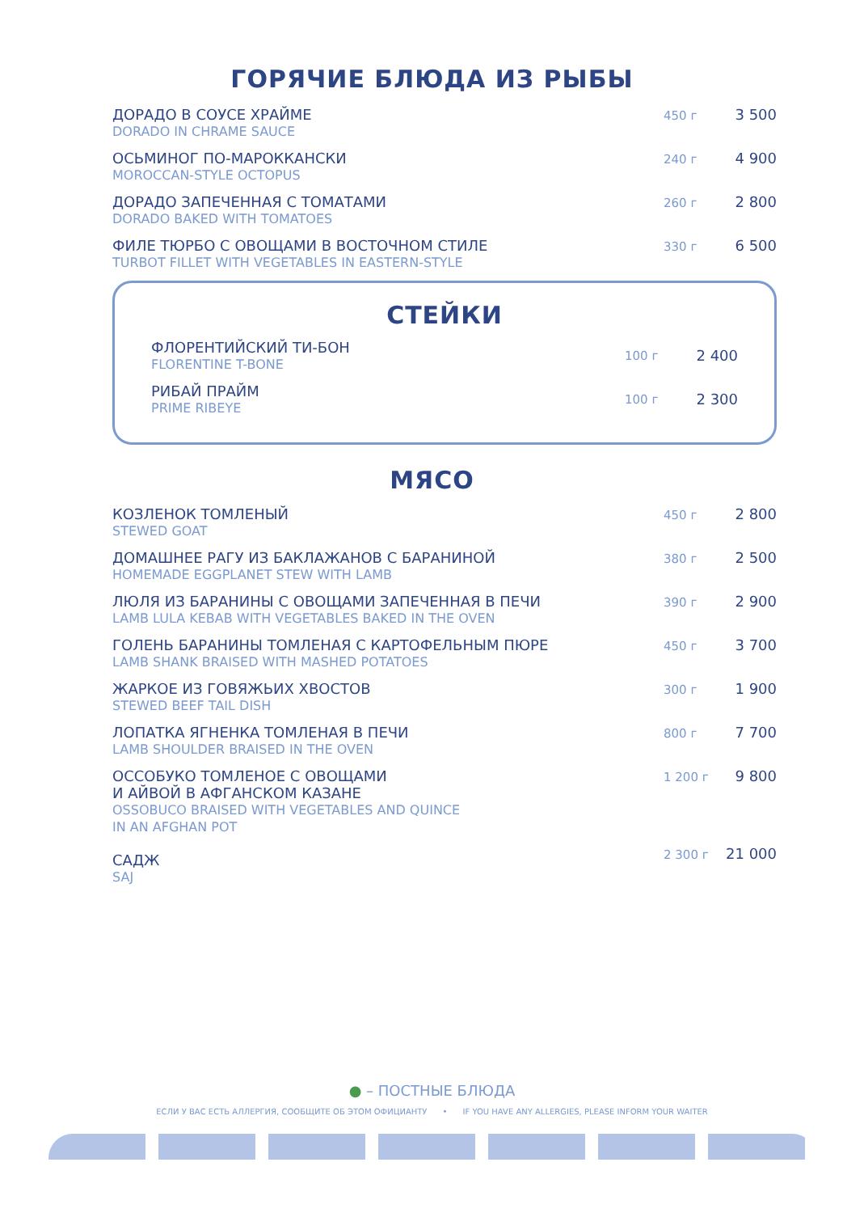ГОРЯЧИЕ БЛЮДА ИЗ РЫБЫ
ДОРАДО В СОУСЕ ХРАЙМЕ
DORADO IN CHRAME SAUCE
450 г
3 500
ОСЬМИНОГ ПО-МАРОККАНСКИ
MOROCCAN-STYLE OCTOPUS
240 г
4 900
ДОРАДО ЗАПЕЧЕННАЯ С ТОМАТАМИ
DORADO BAKED WITH TOMATOES
260 г
2 800
ФИЛЕ ТЮРБО С ОВОЩАМИ В ВОСТОЧНОМ СТИЛЕ
TURBOT FILLET WITH VEGETABLES IN EASTERN-STYLE
330 г
6 500
СТЕЙКИ
ФЛОРЕНТИЙСКИЙ ТИ-БОН
FLORENTINE T-BONE
100 г
2 400
РИБАЙ ПРАЙМ
PRIME RIBEYE
100 г
2 300
МЯСО
КОЗЛЕНОК ТОМЛЕНЫЙ
STEWED GOAT
450 г
2 800
ДОМАШНЕЕ РАГУ ИЗ БАКЛАЖАНОВ С БАРАНИНОЙ
HOMEMADE EGGPLANET STEW WITH LAMB
380 г
2 500
ЛЮЛЯ ИЗ БАРАНИНЫ С ОВОЩАМИ ЗАПЕЧЕННАЯ В ПЕЧИ
LAMB LULA KEBAB WITH VEGETABLES BAKED IN THE OVEN
390 г
2 900
ГОЛЕНЬ БАРАНИНЫ ТОМЛЕНАЯ С КАРТОФЕЛЬНЫМ ПЮРЕ
LAMB SHANK BRAISED WITH MASHED POTATOES
450 г
3 700
ЖАРКОЕ ИЗ ГОВЯЖЬИХ ХВОСТОВ
STEWED BEEF TAIL DISH
300 г
1 900
ЛОПАТКА ЯГНЕНКА ТОМЛЕНАЯ В ПЕЧИ
LAMB SHOULDER BRAISED IN THE OVEN
800 г
7 700
ОССОБУКО ТОМЛЕНОЕ С ОВОЩАМИ
И АЙВОЙ В АФГАНСКОМ КАЗАНЕ
OSSOBUCO BRAISED WITH VEGETABLES AND QUINCE
IN AN AFGHAN POT
1 200 г
9 800
САДЖ
SAJ
2 300 г
21 000
● – ПОСТНЫЕ БЛЮДА
ЕСЛИ У ВАС ЕСТЬ АЛЛЕРГИЯ, СООБЩИТЕ ОБ ЭТОМ ОФИЦИАНТУ • IF YOU HAVE ANY ALLERGIES, PLEASE INFORM YOUR WAITER